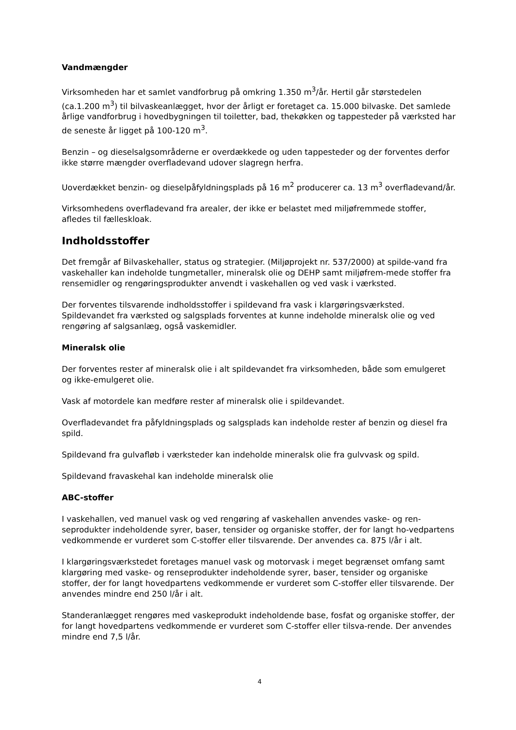Vandmængder
Virksomheden har et samlet vandforbrug på omkring 1.350 m<sup>3</sup>/år. Hertil går størstedelen (ca.1.200 m<sup>3</sup>) til bilvaskeanlægget, hvor der årligt er foretaget ca. 15.000 bilvaske. Det samlede årlige vandforbrug i hovedbygningen til toiletter, bad, thekøkken og tappesteder på værksted har de seneste år ligget på 100-120 m<sup>3</sup>.
Benzin – og dieselsalgsområderne er overdækkede og uden tappesteder og der forventes derfor ikke større mængder overfladevand udover slagregn herfra.
Uoverdækket benzin- og dieselpåfyldningsplads på 16 m<sup>2</sup> producerer ca. 13 m<sup>3</sup> overfladevand/år.
Virksomhedens overfladevand fra arealer, der ikke er belastet med miljøfremmede stoffer, afledes til fælleskloak.
Indholdsstoffer
Det fremgår af Bilvaskehaller, status og strategier. (Miljøprojekt nr. 537/2000) at spilde-vand fra vaskehaller kan indeholde tungmetaller, mineralsk olie og DEHP samt miljøfrem-mede stoffer fra rensemidler og rengøringsprodukter anvendt i vaskehallen og ved vask i værksted.
Der forventes tilsvarende indholdsstoffer i spildevand fra vask i klargøringsværksted. Spildevandet fra værksted og salgsplads forventes at kunne indeholde mineralsk olie og ved rengøring af salgsanlæg, også vaskemidler.
Mineralsk olie
Der forventes rester af mineralsk olie i alt spildevandet fra virksomheden, både som emulgeret og ikke-emulgeret olie.
Vask af motordele kan medføre rester af mineralsk olie i spildevandet.
Overfladevandet fra påfyldningsplads og salgsplads kan indeholde rester af benzin og diesel fra spild.
Spildevand fra gulvafløb i værksteder kan indeholde mineralsk olie fra gulvvask og spild.
Spildevand fravaskehal kan indeholde mineralsk olie
ABC-stoffer
I vaskehallen, ved manuel vask og ved rengøring af vaskehallen anvendes vaske- og ren-seprodukter indeholdende syrer, baser, tensider og organiske stoffer, der for langt ho-vedpartens vedkommende er vurderet som C-stoffer eller tilsvarende. Der anvendes ca. 875 l/år i alt.
I klargøringsværkstedet foretages manuel vask og motorvask i meget begrænset omfang samt klargøring med vaske- og renseprodukter indeholdende syrer, baser, tensider og organiske stoffer, der for langt hovedpartens vedkommende er vurderet som C-stoffer eller tilsvarende. Der anvendes mindre end 250 l/år i alt.
Standeranlægget rengøres med vaskeprodukt indeholdende base, fosfat og organiske stoffer, der for langt hovedpartens vedkommende er vurderet som C-stoffer eller tilsva-rende. Der anvendes mindre end 7,5 l/år.
4